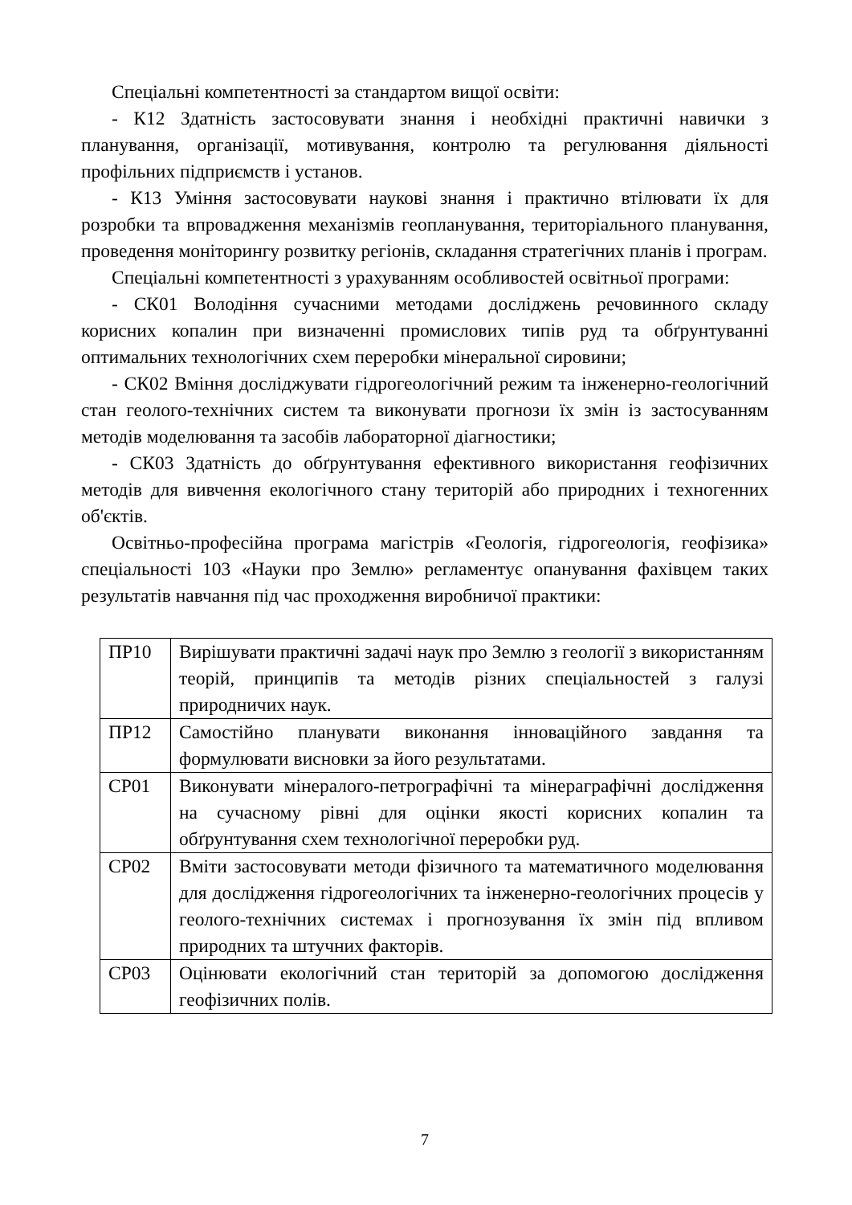Спеціальні компетентності за стандартом вищої освіти:
- К12 Здатність застосовувати знання і необхідні практичні навички з планування, організації, мотивування, контролю та регулювання діяльності профільних підприємств і установ.
- К13 Уміння застосовувати наукові знання і практично втілювати їх для розробки та впровадження механізмів геопланування, територіального планування, проведення моніторингу розвитку регіонів, складання стратегічних планів і програм.
Спеціальні компетентності з урахуванням особливостей освітньої програми:
- СК01 Володіння сучасними методами досліджень речовинного складу корисних копалин при визначенні промислових типів руд та обґрунтуванні оптимальних технологічних схем переробки мінеральної сировини;
- СК02 Вміння досліджувати гідрогеологічний режим та інженерно-геологічний стан геолого-технічних систем та виконувати прогнози їх змін із застосуванням методів моделювання та засобів лабораторної діагностики;
- СК03 Здатність до обґрунтування ефективного використання геофізичних методів для вивчення екологічного стану територій або природних і техногенних об'єктів.
Освітньо-професійна програма магістрів «Геологія, гідрогеологія, геофізика» спеціальності 103 «Науки про Землю» регламентує опанування фахівцем таких результатів навчання під час проходження виробничої практики:
| ПР10 | Вирішувати практичні задачі наук про Землю з геології з використанням теорій, принципів та методів різних спеціальностей з галузі природничих наук. |
| ПР12 | Самостійно планувати виконання інноваційного завдання та формулювати висновки за його результатами. |
| СР01 | Виконувати мінералого-петрографічні та мінераграфічні дослідження на сучасному рівні для оцінки якості корисних копалин та обґрунтування схем технологічної переробки руд. |
| СР02 | Вміти застосовувати методи фізичного та математичного моделювання для дослідження гідрогеологічних та інженерно-геологічних процесів у геолого-технічних системах і прогнозування їх змін під впливом природних та штучних факторів. |
| СР03 | Оцінювати екологічний стан територій за допомогою дослідження геофізичних полів. |
7